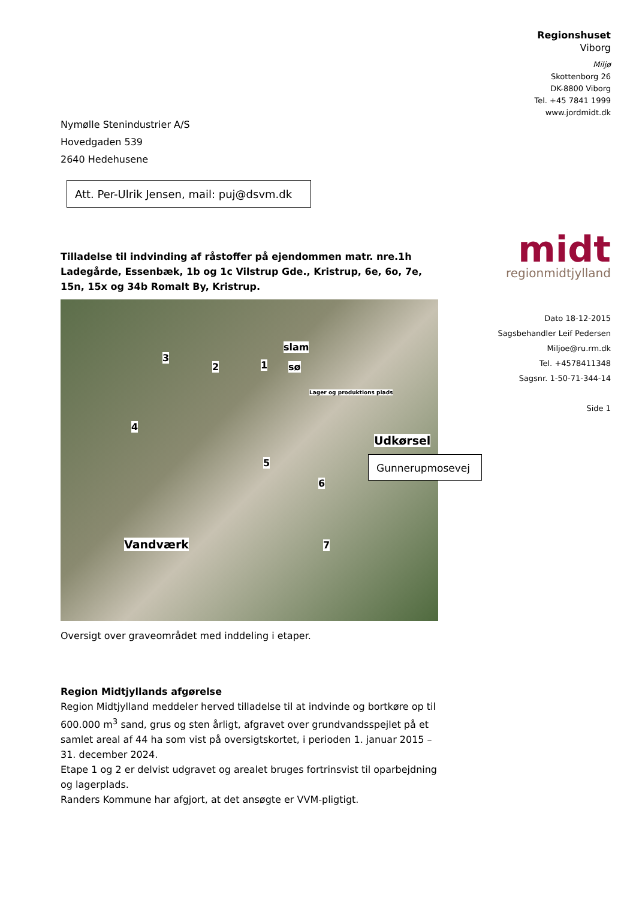Regionshuset
Viborg
Miljø
Skottenborg 26
DK-8800 Viborg
Tel. +45 7841 1999
www.jordmidt.dk
Nymølle Stenindustrier A/S
Hovedgaden 539
2640 Hedehusene
Att. Per-Ulrik Jensen, mail: puj@dsvm.dk
midt
regionmidtjylland
Tilladelse til indvinding af råstoffer på ejendommen matr. nre.1h Ladegårde, Essenbæk, 1b og 1c Vilstrup Gde., Kristrup, 6e, 6o, 7e, 15n, 15x og 34b Romalt By, Kristrup.
slam
sø
3
2 1
Lager og produktions plads
4
5
6
7
Udkørsel
Vandværk
Gunnerupmosevej
Dato 18-12-2015
Sagsbehandler Leif Pedersen
Miljoe@ru.rm.dk
Tel. +4578411348
Sagsnr. 1-50-71-344-14
Side 1
Oversigt over graveområdet med inddeling i etaper.
Region Midtjyllands afgørelse
Region Midtjylland meddeler herved tilladelse til at indvinde og bortkøre op til 600.000 m<sup>3</sup> sand, grus og sten årligt, afgravet over grundvandsspejlet på et samlet areal af 44 ha som vist på oversigtskortet, i perioden 1. januar 2015 – 31. december 2024.
Etape 1 og 2 er delvist udgravet og arealet bruges fortrinsvist til oparbejdning og lagerplads.
Randers Kommune har afgjort, at det ansøgte er VVM-pligtigt.